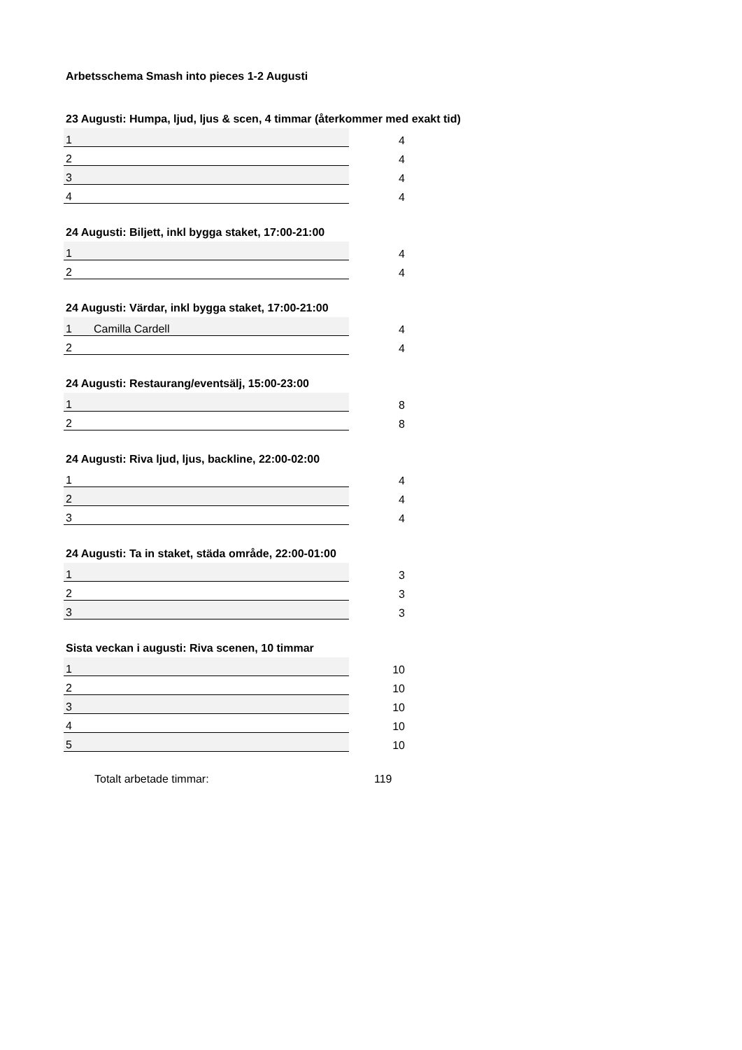Arbetsschema Smash into pieces 1-2 Augusti
23 Augusti: Humpa, ljud, ljus & scen, 4 timmar (återkommer med exakt tid)
| 1 | | 4 |
| 2 | | 4 |
| 3 | | 4 |
| 4 | | 4 |
24 Augusti: Biljett, inkl bygga staket, 17:00-21:00
| 1 | | 4 |
| 2 | | 4 |
24 Augusti: Värdar, inkl bygga staket, 17:00-21:00
| 1 | Camilla Cardell | 4 |
| 2 | | 4 |
24 Augusti: Restaurang/eventsälj, 15:00-23:00
| 1 | | 8 |
| 2 | | 8 |
24 Augusti: Riva ljud, ljus, backline, 22:00-02:00
| 1 | | 4 |
| 2 | | 4 |
| 3 | | 4 |
24 Augusti: Ta in staket, städa område, 22:00-01:00
| 1 | | 3 |
| 2 | | 3 |
| 3 | | 3 |
Sista veckan i augusti: Riva scenen, 10 timmar
| 1 | | 10 |
| 2 | | 10 |
| 3 | | 10 |
| 4 | | 10 |
| 5 | | 10 |
Totalt arbetade timmar: 119